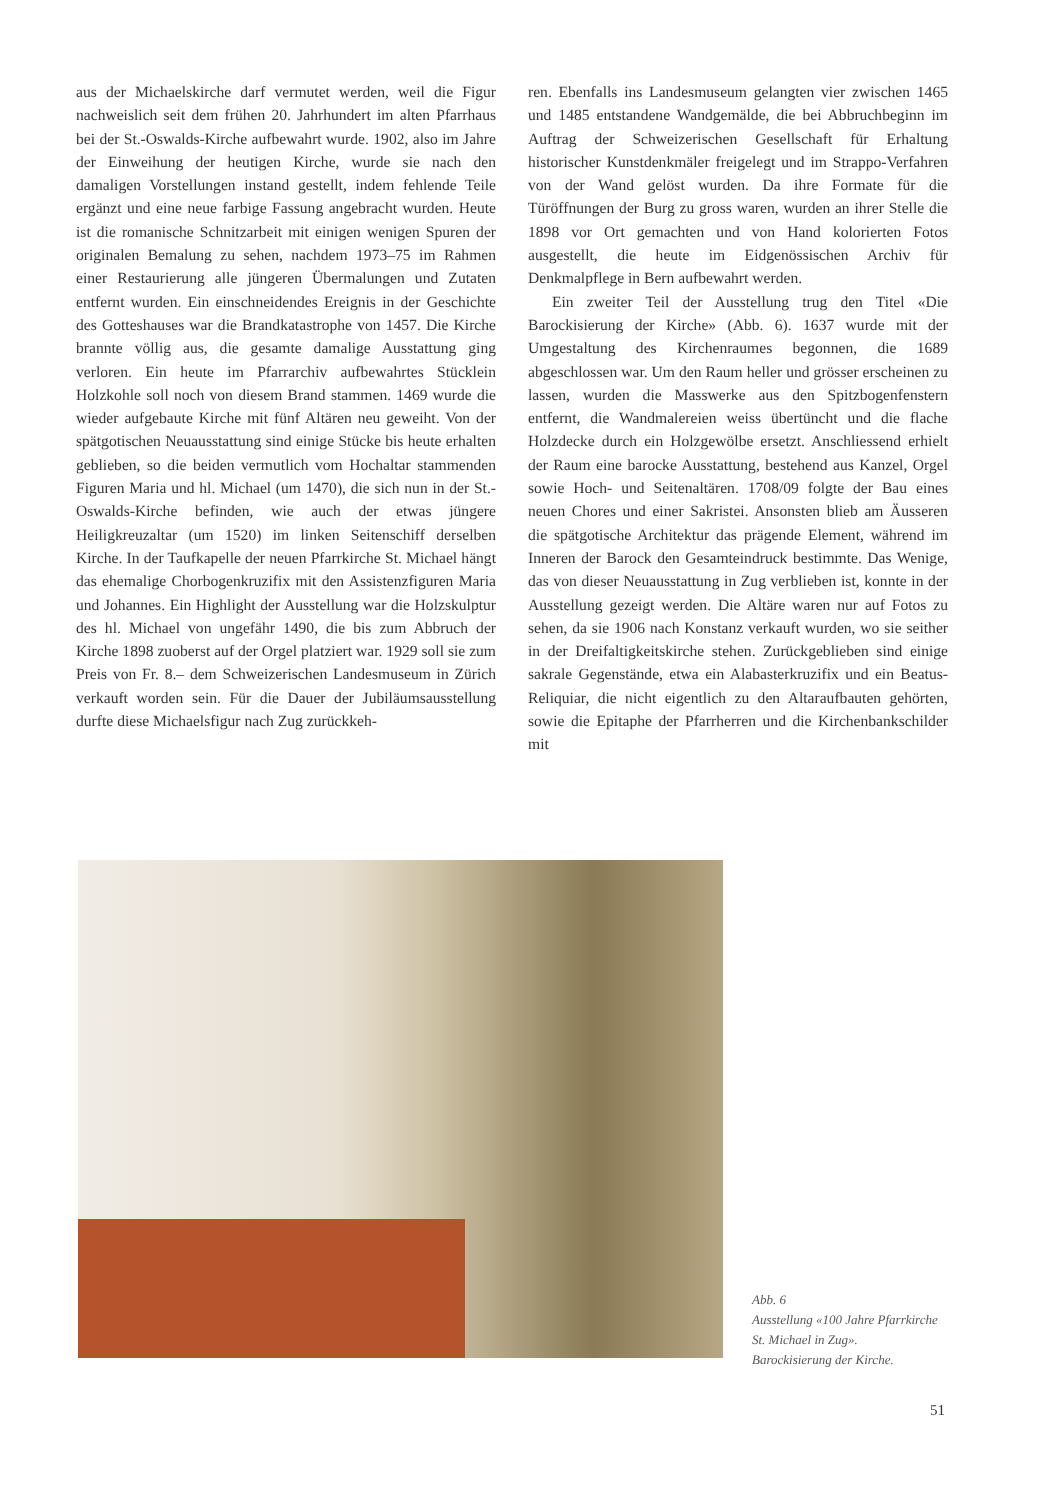aus der Michaelskirche darf vermutet werden, weil die Figur nachweislich seit dem frühen 20. Jahrhundert im alten Pfarrhaus bei der St.-Oswalds-Kirche aufbewahrt wurde. 1902, also im Jahre der Einweihung der heutigen Kirche, wurde sie nach den damaligen Vorstellungen instand gestellt, indem fehlende Teile ergänzt und eine neue farbige Fassung angebracht wurden. Heute ist die romanische Schnitzarbeit mit einigen wenigen Spuren der originalen Bemalung zu sehen, nachdem 1973–75 im Rahmen einer Restaurierung alle jüngeren Übermalungen und Zutaten entfernt wurden. Ein einschneidendes Ereignis in der Geschichte des Gotteshauses war die Brandkatastrophe von 1457. Die Kirche brannte völlig aus, die gesamte damalige Ausstattung ging verloren. Ein heute im Pfarrarchiv aufbewahrtes Stücklein Holzkohle soll noch von diesem Brand stammen. 1469 wurde die wieder aufgebaute Kirche mit fünf Altären neu geweiht. Von der spätgotischen Neuausstattung sind einige Stücke bis heute erhalten geblieben, so die beiden vermutlich vom Hochaltar stammenden Figuren Maria und hl. Michael (um 1470), die sich nun in der St.-Oswalds-Kirche befinden, wie auch der etwas jüngere Heiligkreuzaltar (um 1520) im linken Seitenschiff derselben Kirche. In der Taufkapelle der neuen Pfarrkirche St. Michael hängt das ehemalige Chorbogenkruzifix mit den Assistenzfiguren Maria und Johannes. Ein Highlight der Ausstellung war die Holzskulptur des hl. Michael von ungefähr 1490, die bis zum Abbruch der Kirche 1898 zuoberst auf der Orgel platziert war. 1929 soll sie zum Preis von Fr. 8.– dem Schweizerischen Landesmuseum in Zürich verkauft worden sein. Für die Dauer der Jubiläumsausstellung durfte diese Michaelsfigur nach Zug zurückkeh-
ren. Ebenfalls ins Landesmuseum gelangten vier zwischen 1465 und 1485 entstandene Wandgemälde, die bei Abbruchbeginn im Auftrag der Schweizerischen Gesellschaft für Erhaltung historischer Kunstdenkmäler freigelegt und im Strappo-Verfahren von der Wand gelöst wurden. Da ihre Formate für die Türöffnungen der Burg zu gross waren, wurden an ihrer Stelle die 1898 vor Ort gemachten und von Hand kolorierten Fotos ausgestellt, die heute im Eidgenössischen Archiv für Denkmalpflege in Bern aufbewahrt werden.
Ein zweiter Teil der Ausstellung trug den Titel «Die Barockisierung der Kirche» (Abb. 6). 1637 wurde mit der Umgestaltung des Kirchenraumes begonnen, die 1689 abgeschlossen war. Um den Raum heller und grösser erscheinen zu lassen, wurden die Masswerke aus den Spitzbogenfenstern entfernt, die Wandmalereien weiss übertüncht und die flache Holzdecke durch ein Holzgewölbe ersetzt. Anschliessend erhielt der Raum eine barocke Ausstattung, bestehend aus Kanzel, Orgel sowie Hoch- und Seitenaltären. 1708/09 folgte der Bau eines neuen Chores und einer Sakristei. Ansonsten blieb am Äusseren die spätgotische Architektur das prägende Element, während im Inneren der Barock den Gesamteindruck bestimmte. Das Wenige, das von dieser Neuausstattung in Zug verblieben ist, konnte in der Ausstellung gezeigt werden. Die Altäre waren nur auf Fotos zu sehen, da sie 1906 nach Konstanz verkauft wurden, wo sie seither in der Dreifaltigkeitskirche stehen. Zurückgeblieben sind einige sakrale Gegenstände, etwa ein Alabasterkruzifix und ein Beatus-Reliquiar, die nicht eigentlich zu den Altaraufbauten gehörten, sowie die Epitaphe der Pfarrherren und die Kirchenbankschilder mit
Abb. 6
Ausstellung «100 Jahre Pfarrkirche St. Michael in Zug».
Barockisierung der Kirche.
51